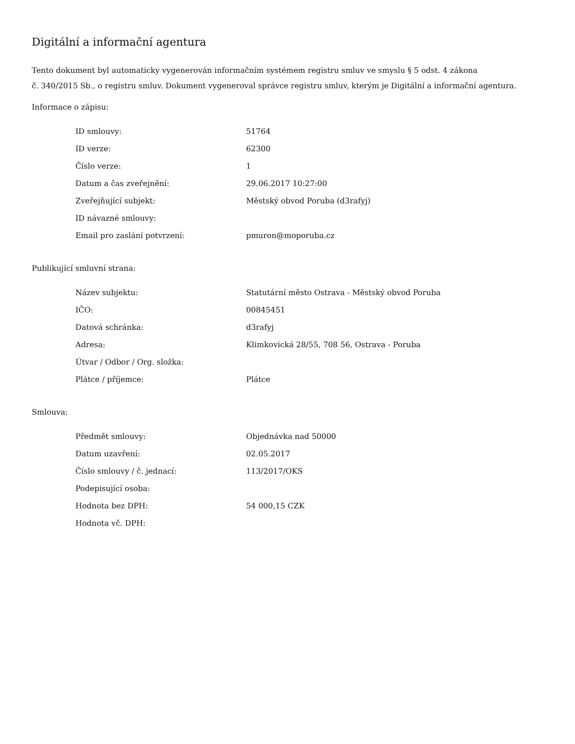Digitální a informační agentura
Tento dokument byl automaticky vygenerován informačním systémem registru smluv ve smyslu § 5 odst. 4 zákona
č. 340/2015 Sb., o registru smluv. Dokument vygeneroval správce registru smluv, kterým je Digitální a informační agentura.
Informace o zápisu:
| ID smlouvy: | 51764 |
| ID verze: | 62300 |
| Číslo verze: | 1 |
| Datum a čas zveřejnění: | 29.06.2017 10:27:00 |
| Zveřejňující subjekt: | Městský obvod Poruba (d3rafyj) |
| ID návazné smlouvy: | |
| Email pro zaslání potvrzení: | pmuron@moporuba.cz |
Publikující smluvní strana:
| Název subjektu: | Statutární město Ostrava - Městský obvod Poruba |
| IČO: | 00845451 |
| Datová schránka: | d3rafyj |
| Adresa: | Klimkovická 28/55, 708 56, Ostrava - Poruba |
| Útvar / Odbor / Org. složka: | |
| Plátce / příjemce: | Plátce |
Smlouva:
| Předmět smlouvy: | Objednávka nad 50000 |
| Datum uzavření: | 02.05.2017 |
| Číslo smlouvy / č. jednací: | 113/2017/OKS |
| Podepisující osoba: | |
| Hodnota bez DPH: | 54 000,15 CZK |
| Hodnota vč. DPH: | |